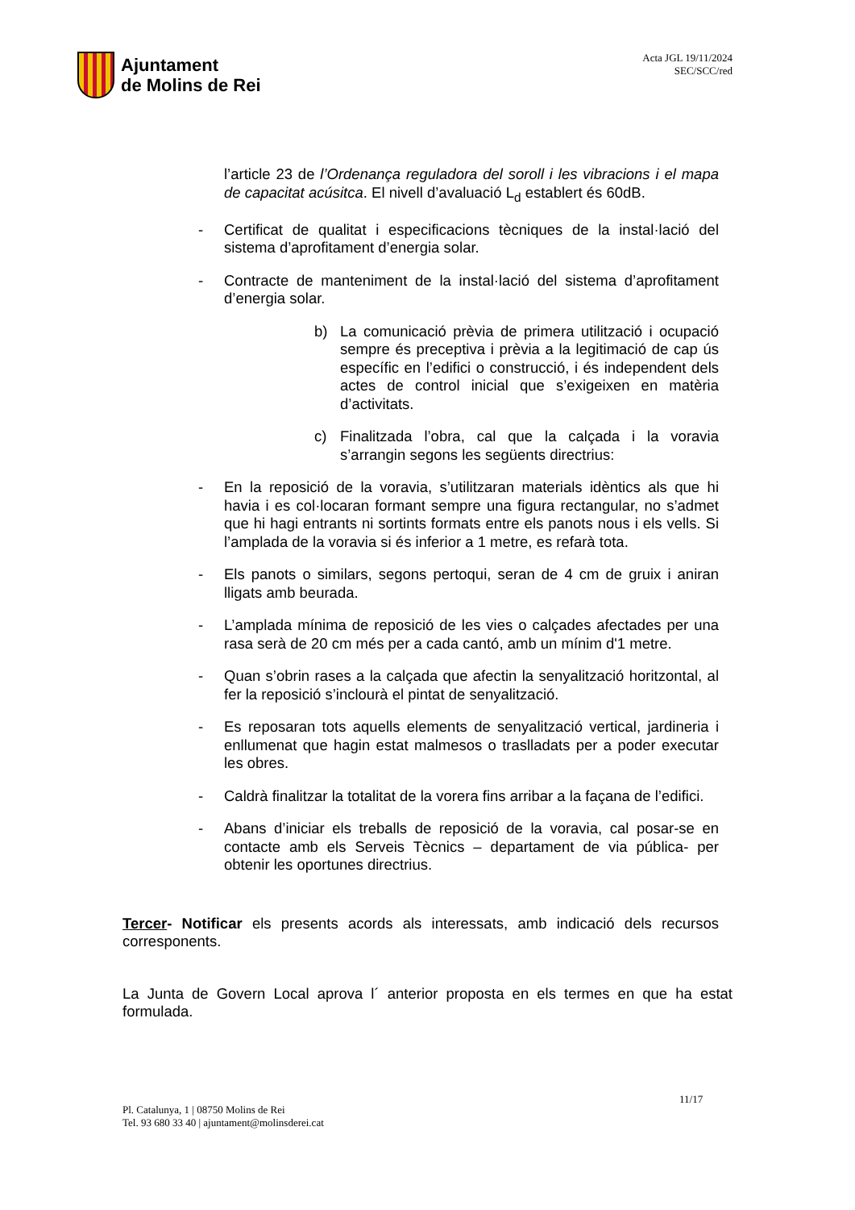Ajuntament
de Molins de Rei
Acta JGL 19/11/2024
SEC/SCC/red
l’article 23 de l’Ordenança reguladora del soroll i les vibracions i el mapa de capacitat acúsitca. El nivell d’avaluació L<sub>d</sub> establert és 60dB.
- Certificat de qualitat i especificacions tècniques de la instal·lació del sistema d’aprofitament d’energia solar.
- Contracte de manteniment de la instal·lació del sistema d’aprofitament d’energia solar.
b) La comunicació prèvia de primera utilització i ocupació sempre és preceptiva i prèvia a la legitimació de cap ús específic en l’edifici o construcció, i és independent dels actes de control inicial que s’exigeixen en matèria d’activitats.
c) Finalitzada l’obra, cal que la calçada i la voravia s’arrangin segons les següents directrius:
- En la reposició de la voravia, s’utilitzaran materials idèntics als que hi havia i es col·locaran formant sempre una figura rectangular, no s’admet que hi hagi entrants ni sortints formats entre els panots nous i els vells. Si l’amplada de la voravia si és inferior a 1 metre, es refarà tota.
- Els panots o similars, segons pertoqui, seran de 4 cm de gruix i aniran lligats amb beurada.
- L’amplada mínima de reposició de les vies o calçades afectades per una rasa serà de 20 cm més per a cada cantó, amb un mínim d'1 metre.
- Quan s’obrin rases a la calçada que afectin la senyalització horitzontal, al fer la reposició s’inclourà el pintat de senyalització.
- Es reposaran tots aquells elements de senyalització vertical, jardineria i enllumenat que hagin estat malmesos o traslladats per a poder executar les obres.
- Caldrà finalitzar la totalitat de la vorera fins arribar a la façana de l’edifici.
- Abans d’iniciar els treballs de reposició de la voravia, cal posar-se en contacte amb els Serveis Tècnics – departament de via pública- per obtenir les oportunes directrius.
Tercer- Notificar els presents acords als interessats, amb indicació dels recursos corresponents.
La Junta de Govern Local aprova l´ anterior proposta en els termes en que ha estat formulada.
11/17
Pl. Catalunya, 1 | 08750 Molins de Rei
Tel. 93 680 33 40 | ajuntament@molinsderei.cat